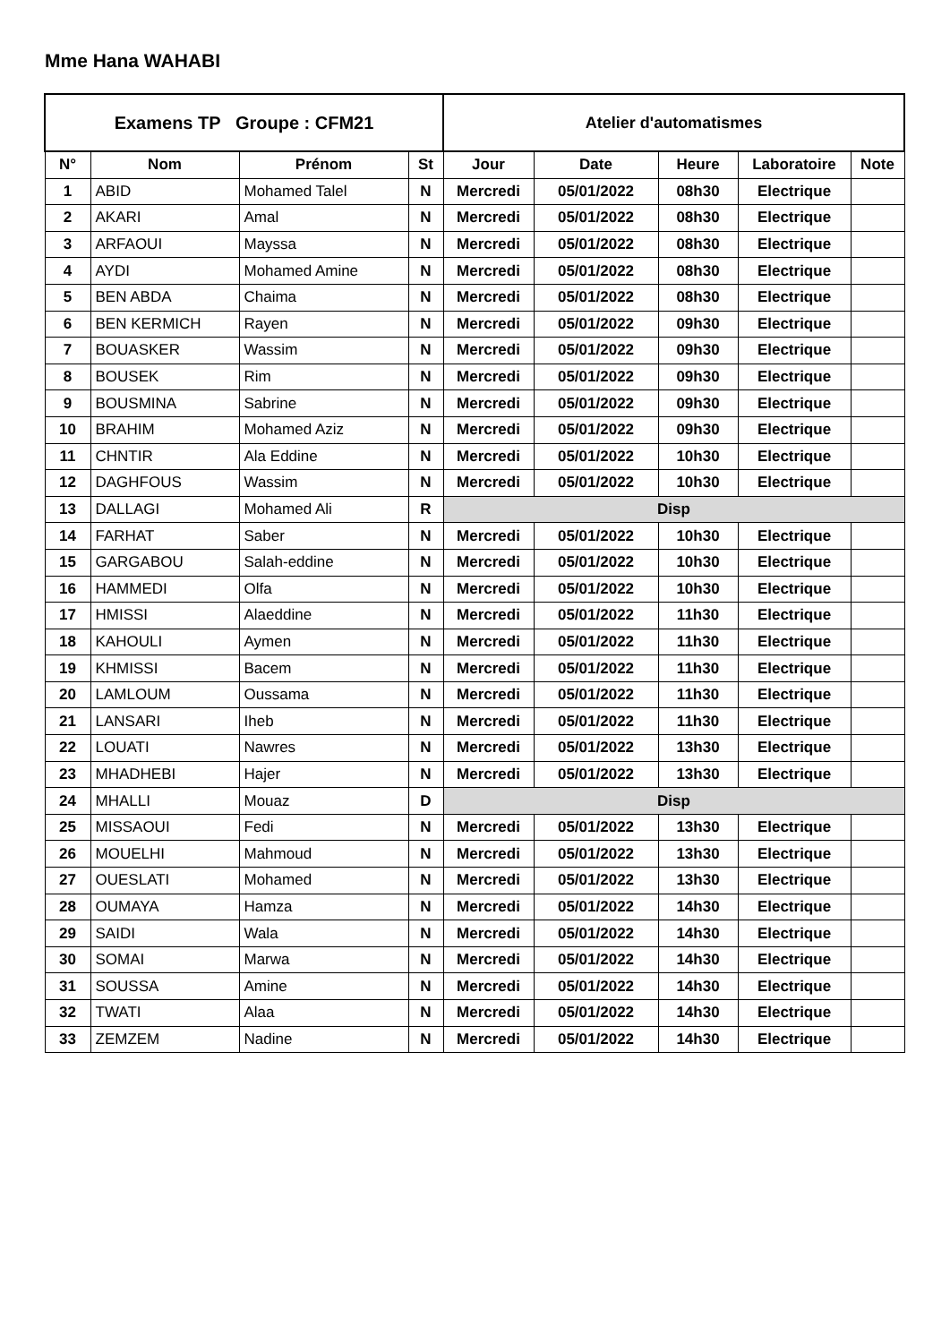Mme Hana WAHABI
| Examens TP Groupe : CFM21 | | | | Atelier d'automatismes | | | | |
| --- | --- | --- | --- | --- | --- | --- | --- | --- |
| N° | Nom | Prénom | St | Jour | Date | Heure | Laboratoire | Note |
| 1 | ABID | Mohamed Talel | N | Mercredi | 05/01/2022 | 08h30 | Electrique | |
| 2 | AKARI | Amal | N | Mercredi | 05/01/2022 | 08h30 | Electrique | |
| 3 | ARFAOUI | Mayssa | N | Mercredi | 05/01/2022 | 08h30 | Electrique | |
| 4 | AYDI | Mohamed Amine | N | Mercredi | 05/01/2022 | 08h30 | Electrique | |
| 5 | BEN ABDA | Chaima | N | Mercredi | 05/01/2022 | 08h30 | Electrique | |
| 6 | BEN KERMICH | Rayen | N | Mercredi | 05/01/2022 | 09h30 | Electrique | |
| 7 | BOUASKER | Wassim | N | Mercredi | 05/01/2022 | 09h30 | Electrique | |
| 8 | BOUSEK | Rim | N | Mercredi | 05/01/2022 | 09h30 | Electrique | |
| 9 | BOUSMINA | Sabrine | N | Mercredi | 05/01/2022 | 09h30 | Electrique | |
| 10 | BRAHIM | Mohamed Aziz | N | Mercredi | 05/01/2022 | 09h30 | Electrique | |
| 11 | CHNTIR | Ala Eddine | N | Mercredi | 05/01/2022 | 10h30 | Electrique | |
| 12 | DAGHFOUS | Wassim | N | Mercredi | 05/01/2022 | 10h30 | Electrique | |
| 13 | DALLAGI | Mohamed Ali | R | Disp | | | | |
| 14 | FARHAT | Saber | N | Mercredi | 05/01/2022 | 10h30 | Electrique | |
| 15 | GARGABOU | Salah-eddine | N | Mercredi | 05/01/2022 | 10h30 | Electrique | |
| 16 | HAMMEDI | Olfa | N | Mercredi | 05/01/2022 | 10h30 | Electrique | |
| 17 | HMISSI | Alaeddine | N | Mercredi | 05/01/2022 | 11h30 | Electrique | |
| 18 | KAHOULI | Aymen | N | Mercredi | 05/01/2022 | 11h30 | Electrique | |
| 19 | KHMISSI | Bacem | N | Mercredi | 05/01/2022 | 11h30 | Electrique | |
| 20 | LAMLOUM | Oussama | N | Mercredi | 05/01/2022 | 11h30 | Electrique | |
| 21 | LANSARI | Iheb | N | Mercredi | 05/01/2022 | 11h30 | Electrique | |
| 22 | LOUATI | Nawres | N | Mercredi | 05/01/2022 | 13h30 | Electrique | |
| 23 | MHADHEBI | Hajer | N | Mercredi | 05/01/2022 | 13h30 | Electrique | |
| 24 | MHALLI | Mouaz | D | Disp | | | | |
| 25 | MISSAOUI | Fedi | N | Mercredi | 05/01/2022 | 13h30 | Electrique | |
| 26 | MOUELHI | Mahmoud | N | Mercredi | 05/01/2022 | 13h30 | Electrique | |
| 27 | OUESLATI | Mohamed | N | Mercredi | 05/01/2022 | 13h30 | Electrique | |
| 28 | OUMAYA | Hamza | N | Mercredi | 05/01/2022 | 14h30 | Electrique | |
| 29 | SAIDI | Wala | N | Mercredi | 05/01/2022 | 14h30 | Electrique | |
| 30 | SOMAI | Marwa | N | Mercredi | 05/01/2022 | 14h30 | Electrique | |
| 31 | SOUSSA | Amine | N | Mercredi | 05/01/2022 | 14h30 | Electrique | |
| 32 | TWATI | Alaa | N | Mercredi | 05/01/2022 | 14h30 | Electrique | |
| 33 | ZEMZEM | Nadine | N | Mercredi | 05/01/2022 | 14h30 | Electrique | |